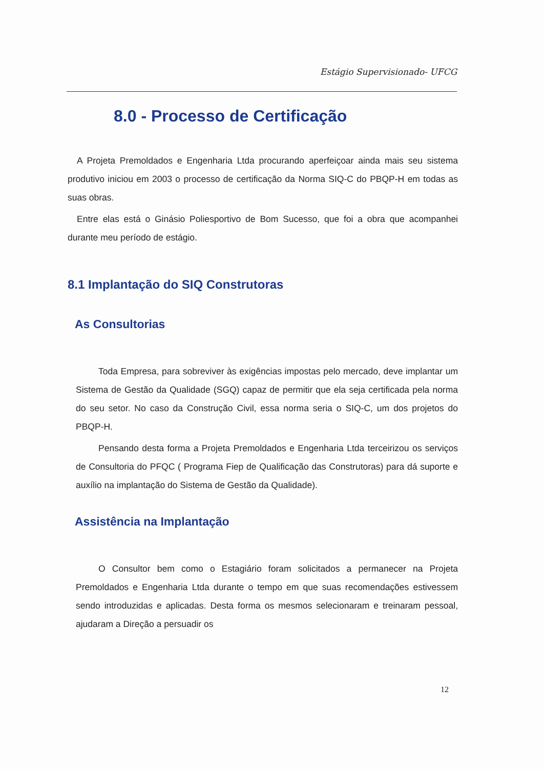Estágio Supervisionado- UFCG
8.0 - Processo de Certificação
A Projeta Premoldados e Engenharia Ltda procurando aperfeiçoar ainda mais seu sistema produtivo iniciou em 2003 o processo de certificação da Norma SIQ-C do PBQP-H em todas as suas obras.
Entre elas está o Ginásio Poliesportivo de Bom Sucesso, que foi a obra que acompanhei durante meu período de estágio.
8.1 Implantação do SIQ Construtoras
As Consultorias
Toda Empresa, para sobreviver às exigências impostas pelo mercado, deve implantar um Sistema de Gestão da Qualidade (SGQ) capaz de permitir que ela seja certificada pela norma do seu setor. No caso da Construção Civil, essa norma seria o SIQ-C, um dos projetos do PBQP-H.
Pensando desta forma a Projeta Premoldados e Engenharia Ltda terceirizou os serviços de Consultoria do PFQC ( Programa Fiep de Qualificação das Construtoras) para dá suporte e auxílio na implantação do Sistema de Gestão da Qualidade).
Assistência na Implantação
O Consultor bem como o Estagiário foram solicitados a permanecer na Projeta Premoldados e Engenharia Ltda durante o tempo em que suas recomendações estivessem sendo introduzidas e aplicadas. Desta forma os mesmos selecionaram e treinaram pessoal, ajudaram a Direção a persuadir os
12